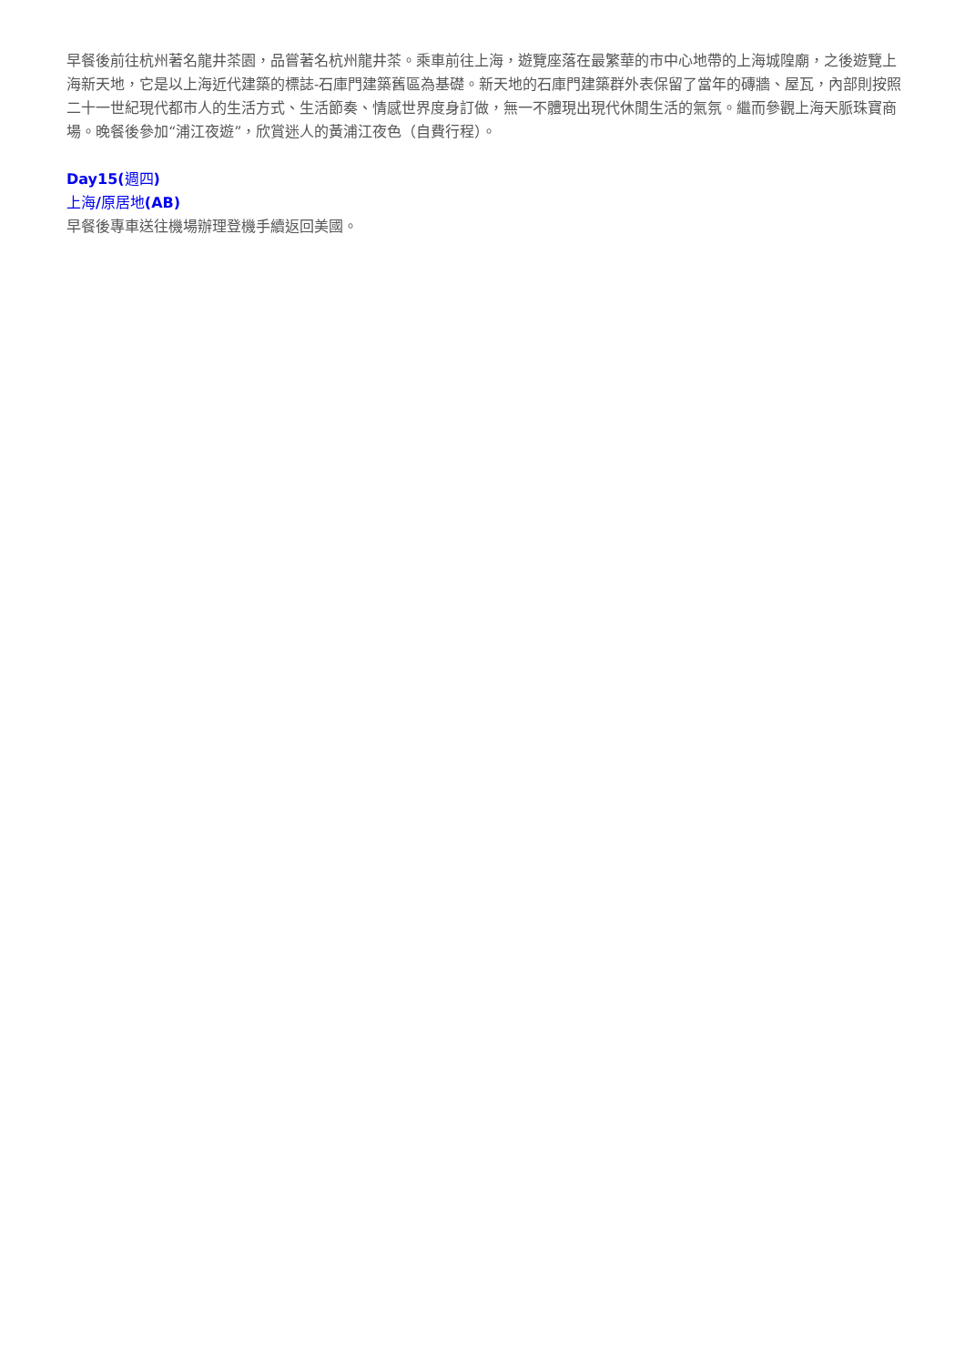早餐後前往杭州著名龍井茶園，品嘗著名杭州龍井茶。乘車前往上海，遊覽座落在最繁華的市中心地帶的上海城隍廟，之後遊覽上海新天地，它是以上海近代建築的標誌-石庫門建築舊區為基礎。新天地的石庫門建築群外表保留了當年的磚牆、屋瓦，內部則按照二十一世紀現代都市人的生活方式、生活節奏、情感世界度身訂做，無一不體現出現代休閒生活的氣氛。繼而參觀上海天脈珠寶商場。晚餐後參加“浦江夜遊”，欣賞迷人的黃浦江夜色（自費行程）。
Day15(週四)
上海/原居地(AB)
早餐後專車送往機場辦理登機手續返回美國。